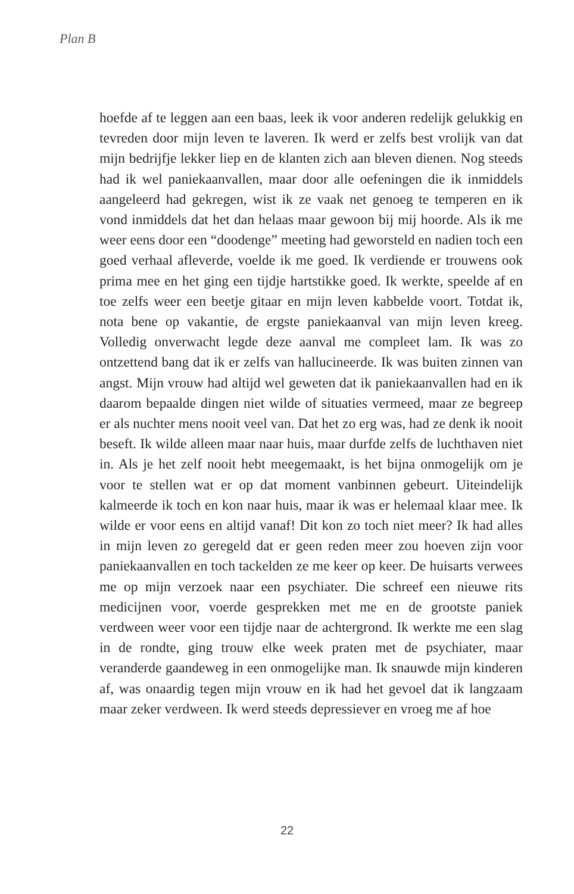Plan B
hoefde af te leggen aan een baas, leek ik voor anderen redelijk gelukkig en tevreden door mijn leven te laveren. Ik werd er zelfs best vrolijk van dat mijn bedrijfje lekker liep en de klanten zich aan bleven dienen. Nog steeds had ik wel paniekaanvallen, maar door alle oefeningen die ik inmiddels aangeleerd had gekregen, wist ik ze vaak net genoeg te temperen en ik vond inmiddels dat het dan helaas maar gewoon bij mij hoorde. Als ik me weer eens door een “doodenge” meeting had geworsteld en nadien toch een goed verhaal afleverde, voelde ik me goed. Ik verdiende er trouwens ook prima mee en het ging een tijdje hartstikke goed. Ik werkte, speelde af en toe zelfs weer een beetje gitaar en mijn leven kabbelde voort. Totdat ik, nota bene op vakantie, de ergste paniekaanval van mijn leven kreeg. Volledig onverwacht legde deze aanval me compleet lam. Ik was zo ontzettend bang dat ik er zelfs van hallucineerde. Ik was buiten zinnen van angst. Mijn vrouw had altijd wel geweten dat ik paniekaanvallen had en ik daarom bepaalde dingen niet wilde of situaties vermeed, maar ze begreep er als nuchter mens nooit veel van. Dat het zo erg was, had ze denk ik nooit beseft. Ik wilde alleen maar naar huis, maar durfde zelfs de luchthaven niet in. Als je het zelf nooit hebt meegemaakt, is het bijna onmogelijk om je voor te stellen wat er op dat moment vanbinnen gebeurt. Uiteindelijk kalmeerde ik toch en kon naar huis, maar ik was er helemaal klaar mee. Ik wilde er voor eens en altijd vanaf! Dit kon zo toch niet meer? Ik had alles in mijn leven zo geregeld dat er geen reden meer zou hoeven zijn voor paniekaanvallen en toch tackelden ze me keer op keer. De huisarts verwees me op mijn verzoek naar een psychiater. Die schreef een nieuwe rits medicijnen voor, voerde gesprekken met me en de grootste paniek verdween weer voor een tijdje naar de achtergrond. Ik werkte me een slag in de rondte, ging trouw elke week praten met de psychiater, maar veranderde gaandeweg in een onmogelijke man. Ik snauwde mijn kinderen af, was onaardig tegen mijn vrouw en ik had het gevoel dat ik langzaam maar zeker verdween. Ik werd steeds depressiever en vroeg me af hoe
22